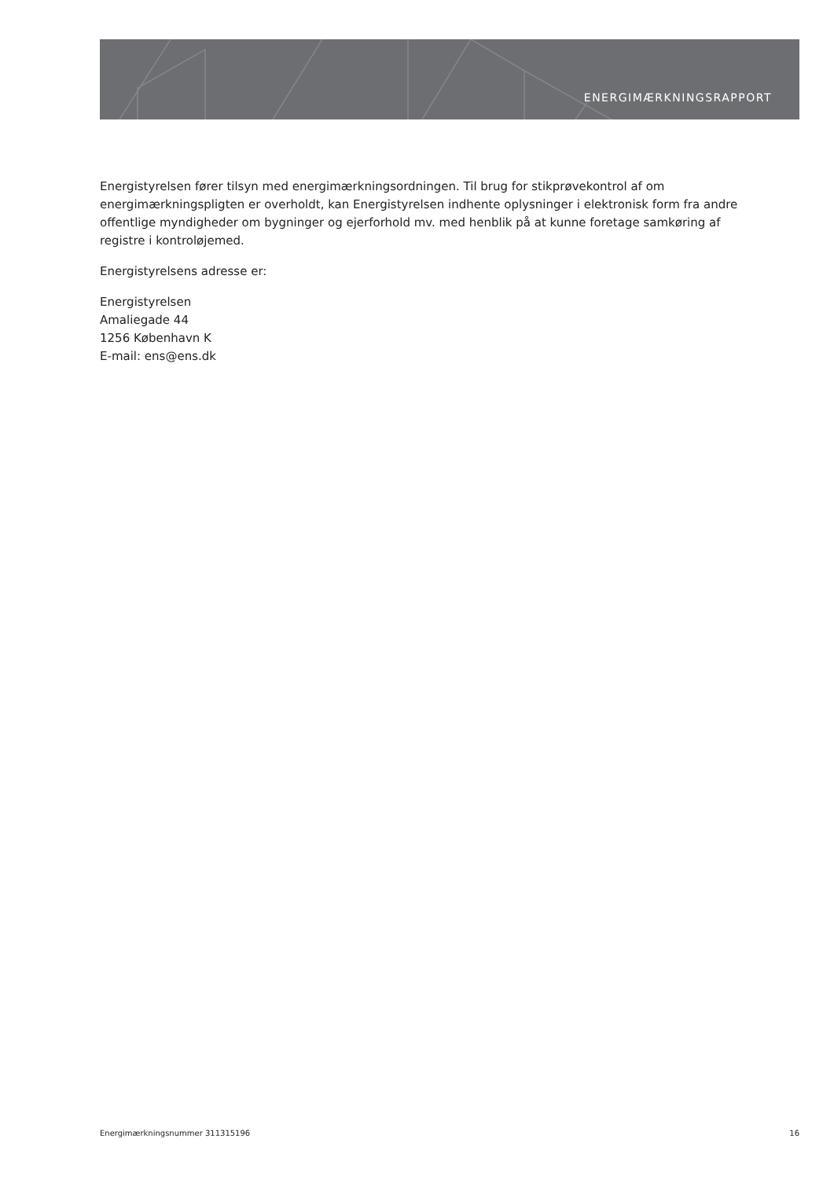ENERGIMÆRKNINGSRAPPORT
Energistyrelsen fører tilsyn med energimærkningsordningen. Til brug for stikprøvekontrol af om energimærkningspligten er overholdt, kan Energistyrelsen indhente oplysninger i elektronisk form fra andre offentlige myndigheder om bygninger og ejerforhold mv. med henblik på at kunne foretage samkøring af registre i kontroløjemed.
Energistyrelsens adresse er:
Energistyrelsen
Amaliegade 44
1256 København K
E-mail: ens@ens.dk
Energimærkningsnummer 311315196 16